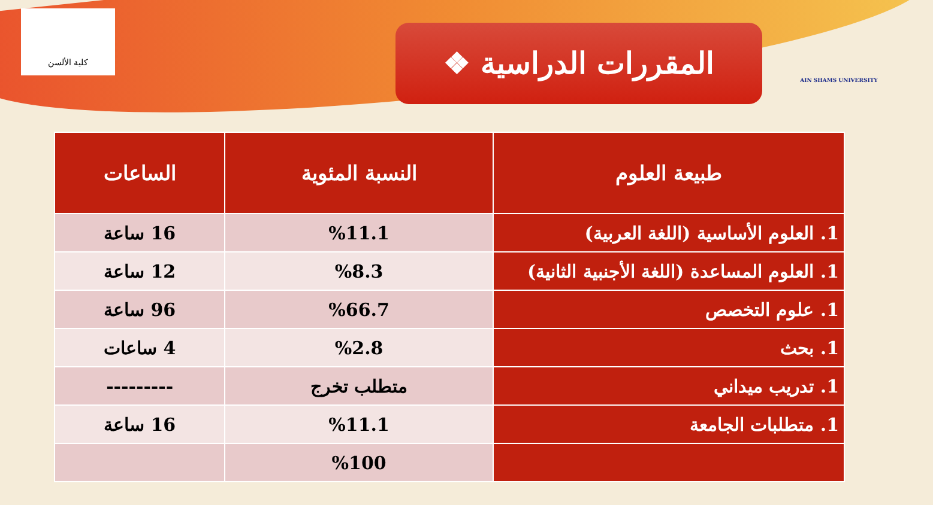كلية الألسن
❖ المقررات الدراسية
AIN SHAMS UNIVERSITY
| طبيعة العلوم | النسبة المئوية | الساعات |
| --- | --- | --- |
| 1. العلوم الأساسية (اللغة العربية) | %11.1 | 16 ساعة |
| 1. العلوم المساعدة (اللغة الأجنبية الثانية) | %8.3 | 12 ساعة |
| 1. علوم التخصص | %66.7 | 96 ساعة |
| 1. بحث | %2.8 | 4 ساعات |
| 1. تدريب ميداني | متطلب تخرج | --------- |
| 1. متطلبات الجامعة | %11.1 | 16 ساعة |
| | %100 | |